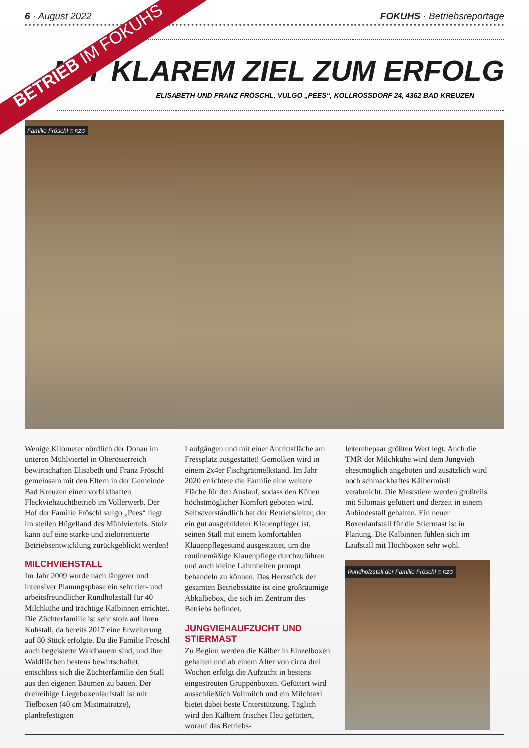6 · August 2022 FOKUHS · Betriebsreportage
BETRIEB IM FOKUHS
MIT KLAREM ZIEL ZUM ERFOLG
ELISABETH UND FRANZ FRÖSCHL, VULGO „PEES“, KOLLROSSDORF 24, 4362 BAD KREUZEN
Familie Fröschl © RZO
Wenige Kilometer nördlich der Donau im unteren Mühlviertel in Oberösterreich bewirtschaften Elisabeth und Franz Fröschl gemeinsam mit den Eltern in der Gemeinde Bad Kreuzen einen vorbildhaften Fleckviehzuchtbetrieb im Vollerwerb. Der Hof der Familie Fröschl vulgo „Pees“ liegt im steilen Hügelland des Mühlviertels. Stolz kann auf eine starke und zielorientierte Betriebsentwicklung zurückgeblickt werden!
MILCHVIEHSTALL
Im Jahr 2009 wurde nach längerer und intensiver Planungsphase ein sehr tier- und arbeitsfreundlicher Rundholzstall für 40 Milchkühe und trächtige Kalbinnen errichtet. Die Züchterfamilie ist sehr stolz auf ihren Kuhstall, da bereits 2017 eine Erweiterung auf 80 Stück erfolgte. Da die Familie Fröschl auch begeisterte Waldbauern sind, und ihre Waldflächen bestens bewirtschaftet, entschloss sich die Züchterfamilie den Stall aus den eigenen Bäumen zu bauen. Der dreireihige Liegeboxenlaufstall ist mit Tiefboxen (40 cm Mistmatratze), planbefestigten
Laufgängen und mit einer Antrittsfläche am Fressplatz ausgestattet! Gemolken wird in einem 2x4er Fischgrätmelkstand. Im Jahr 2020 errichtete die Familie eine weitere Fläche für den Auslauf, sodass den Kühen höchstmöglicher Komfort geboten wird. Selbstverständlich hat der Betriebsleiter, der ein gut ausgebildeter Klauenpfleger ist, seinen Stall mit einem komfortablen Klauenpflegestand ausgestattet, um die routinemäßige Klauenpflege durchzuführen und auch kleine Lahmheiten prompt behandeln zu können. Das Herzstück der gesamten Betriebsstätte ist eine großräumige Abkalbebox, die sich im Zentrum des Betriebs befindet.
JUNGVIEHAUFZUCHT UND STIERMAST
Zu Beginn werden die Kälber in Einzelboxen gehalten und ab einem Alter von circa drei Wochen erfolgt die Aufzucht in bestens eingestreuten Gruppenboxen. Gefüttert wird ausschließlich Vollmilch und ein Milchtaxi bietet dabei beste Unterstützung. Täglich wird den Kälbern frisches Heu gefüttert, worauf das Betriebs-
leiterehepaar größten Wert legt. Auch die TMR der Milchkühe wird dem Jungvieh ehestmöglich angeboten und zusätzlich wird noch schmackhaftes Kälbermüsli verabreicht. Die Maststiere werden großteils mit Silomais gefüttert und derzeit in einem Anbindestall gehalten. Ein neuer Boxenlaufstall für die Stiermast ist in Planung. Die Kalbinnen fühlen sich im Laufstall mit Hochboxen sehr wohl.
Rundholzstall der Familie Fröschl © RZO